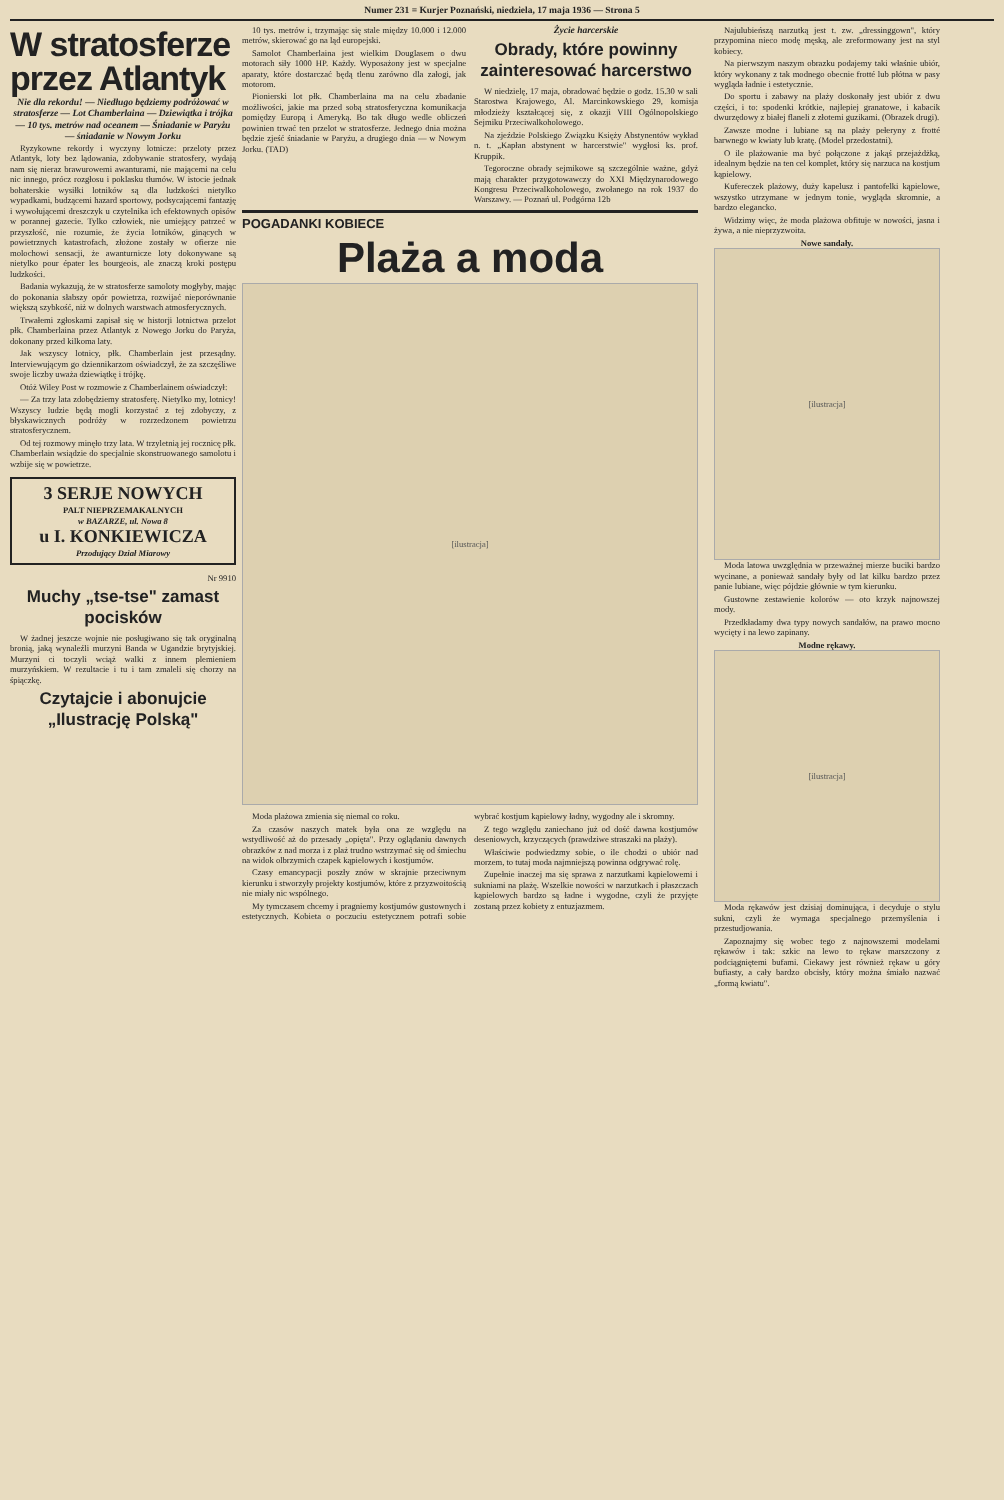Numer 231 = Kurjer Poznański, niedziela, 17 maja 1936 — Strona 5
W stratosferze przez Atlantyk
Nie dla rekordu! — Niedługo będziemy podróżować w stratosferze — Lot Chamberlaina — Dziewiątka i trójka — 10 tys. metrów nad oceanem — Śniadanie w Paryżu — śniadanie w Nowym Jorku
Ryzykowne rekordy i wyczyny lotnicze: przeloty przez Atlantyk, loty bez lądowania, zdobywanie stratosfery, wydają nam się nieraz brawurowemi awanturami, nie mającemi na celu nic innego, prócz rozgłosu i poklasku tłumów. W istocie jednak bohaterskie wysiłki lotników są dla ludzkości nietylko wypadkami, budzącemi hazard sportowy, podsycającemi fantazję i wywołującemi dreszczyk u czytelnika ich efektownych opisów w porannej gazecie. Tylko człowiek, nie umiejący patrzeć w przyszłość, nie rozumie, że życia lotników, ginących w powietrznych katastrofach, złożone zostały w ofierze nie molochowi sensacji, że awanturnicze loty dokonywane są nietylko pour épater les bourgeois, ale znaczą kroki postępu ludzkości.
Badania wykazują, że w stratosferze samoloty mogłyby, mając do pokonania słabszy opór powietrza, rozwijać nieporównanie większą szybkość, niż w dolnych warstwach atmosferycznych.
Trwałemi zgłoskami zapisał się w historji lotnictwa przelot płk. Chamberlaina przez Atlantyk z Nowego Jorku do Paryża, dokonany przed kilkoma laty.
Jak wszyscy lotnicy, płk. Chamberlain jest przesądny. Interviewującym go dziennikarzom oświadczył, że za szczęśliwe swoje liczby uważa dziewiątkę i trójkę.
Otóż Wiley Post w rozmowie z Chamberlainem oświadczył:
— Za trzy lata zdobędziemy stratosferę. Nietylko my, lotnicy! Wszyscy ludzie będą mogli korzystać z tej zdobyczy, z błyskawicznych podróży w rozrzedzonem powietrzu stratosferycznem.
Od tej rozmowy minęło trzy lata. W trzyletnią jej rocznicę płk. Chamberlain wsiądzie do specjalnie skonstruowanego samolotu i wzbije się w powietrze.
3 SERJE NOWYCH
PALT NIEPRZEMAKALNYCH
w BAZARZE, ul. Nowa 8
u I. KONKIEWICZA
Przodujący Dział Miarowy
Nr 9910
Muchy „tse-tse" zamast pocisków
W żadnej jeszcze wojnie nie posługiwano się tak oryginalną bronią, jaką wynaleźli murzyni Banda w Ugandzie brytyjskiej. Murzyni ci toczyli wciąż walki z innem plemieniem murzyńskiem. W rezultacie i tu i tam zmaleli się chorzy na śpiączkę.
Czytajcie i abonujcie „Ilustrację Polską"
10 tys. metrów i, trzymając się stale między 10.000 i 12.000 metrów, skierować go na ląd europejski.
Samolot Chamberlaina jest wielkim Douglasem o dwu motorach siły 1000 HP. Każdy. Wyposażony jest w specjalne aparaty, które dostarczać będą tlenu zarówno dla załogi, jak motorom.
Pionierski lot płk. Chamberlaina ma na celu zbadanie możliwości, jakie ma przed sobą stratosferyczna komunikacja pomiędzy Europą i Ameryką. Bo tak długo wedle obliczeń powinien trwać ten przelot w stratosferze. Jednego dnia można będzie zjeść śniadanie w Paryżu, a drugiego dnia — w Nowym Jorku. (TAD)
Życie harcerskie
Obrady, które powinny zainteresować harcerstwo
W niedzielę, 17 maja, obradować będzie o godz. 15.30 w sali Starostwa Krajowego, Al. Marcinkowskiego 29, komisja młodzieży kształcącej się, z okazji VIII Ogólnopolskiego Sejmiku Przeciwalkoholowego.
Na zjeździe Polskiego Związku Księży Abstynentów wykład n. t. „Kapłan abstynent w harcerstwie" wygłosi ks. prof. Kruppik.
Tegoroczne obrady sejmikowe są szczególnie ważne, gdyż mają charakter przygotowawczy do XXI Międzynarodowego Kongresu Przeciwalkoholowego, zwołanego na rok 1937 do Warszawy. — Poznań ul. Podgórna 12b
POGADANKI KOBIECE
Plaża a moda
[ilustracja]
Moda plażowa zmienia się niemal co roku.
Za czasów naszych matek była ona ze względu na wstydliwość aż do przesady „opięta". Przy oglądaniu dawnych obrazków z nad morza i z plaż trudno wstrzymać się od śmiechu na widok olbrzymich czapek kąpielowych i kostjumów.
Czasy emancypacji poszły znów w skrajnie przeciwnym kierunku i stworzyły projekty kostjumów, które z przyzwoitością nie miały nic wspólnego.
My tymczasem chcemy i pragniemy kostjumów gustownych i estetycznych. Kobieta o poczuciu estetycznem potrafi sobie wybrać kostjum kąpielowy ładny, wygodny ale i skromny.
Z tego względu zaniechano już od dość dawna kostjumów deseniowych, krzyczących (prawdziwe straszaki na plaży).
Właściwie podwiedzmy sobie, o ile chodzi o ubiór nad morzem, to tutaj moda najmniejszą powinna odgrywać rolę.
Zupełnie inaczej ma się sprawa z narzutkami kąpielowemi i sukniami na plażę. Wszelkie nowości w narzutkach i płaszczach kąpielowych bardzo są ładne i wygodne, czyli że przyjęte zostaną przez kobiety z entuzjazmem.
Najulubieńszą narzutką jest t. zw. „dressinggown", który przypomina nieco modę męską, ale zreformowany jest na styl kobiecy.
Na pierwszym naszym obrazku podajemy taki właśnie ubiór, który wykonany z tak modnego obecnie frotté lub płótna w pasy wygląda ładnie i estetycznie.
Do sportu i zabawy na plaży doskonały jest ubiór z dwu części, i to: spodenki krótkie, najlepiej granatowe, i kabacik dwurzędowy z białej flaneli z złotemi guzikami. (Obrazek drugi).
Zawsze modne i lubiane są na plaży pełeryny z frotté barwnego w kwiaty lub kratę. (Model przedostatni).
O ile plażowanie ma być połączone z jakąś przejażdżką, idealnym będzie na ten cel komplet, który się narzuca na kostjum kąpielowy.
Kufereczek plażowy, duży kapelusz i pantofelki kąpielowe, wszystko utrzymane w jednym tonie, wygląda skromnie, a bardzo elegancko.
Widzimy więc, że moda plażowa obfituje w nowości, jasna i żywa, a nie nieprzyzwoita.
Nowe sandały.
[ilustracja]
Moda latowa uwzględnia w przeważnej mierze buciki bardzo wycinane, a ponieważ sandały były od lat kilku bardzo przez panie lubiane, więc pójdzie głównie w tym kierunku.
Gustowne zestawienie kolorów — oto krzyk najnowszej mody.
Przedkładamy dwa typy nowych sandałów, na prawo mocno wycięty i na lewo zapinany.
Modne rękawy.
[ilustracja]
Moda rękawów jest dzisiaj dominująca, i decyduje o stylu sukni, czyli że wymaga specjalnego przemyślenia i przestudjowania.
Zapoznajmy się wobec tego z najnowszemi modelami rękawów i tak: szkic na lewo to rękaw marszczony z podciągniętemi bufami. Ciekawy jest również rękaw u góry bufiasty, a cały bardzo obcisły, który można śmiało nazwać „formą kwiatu".